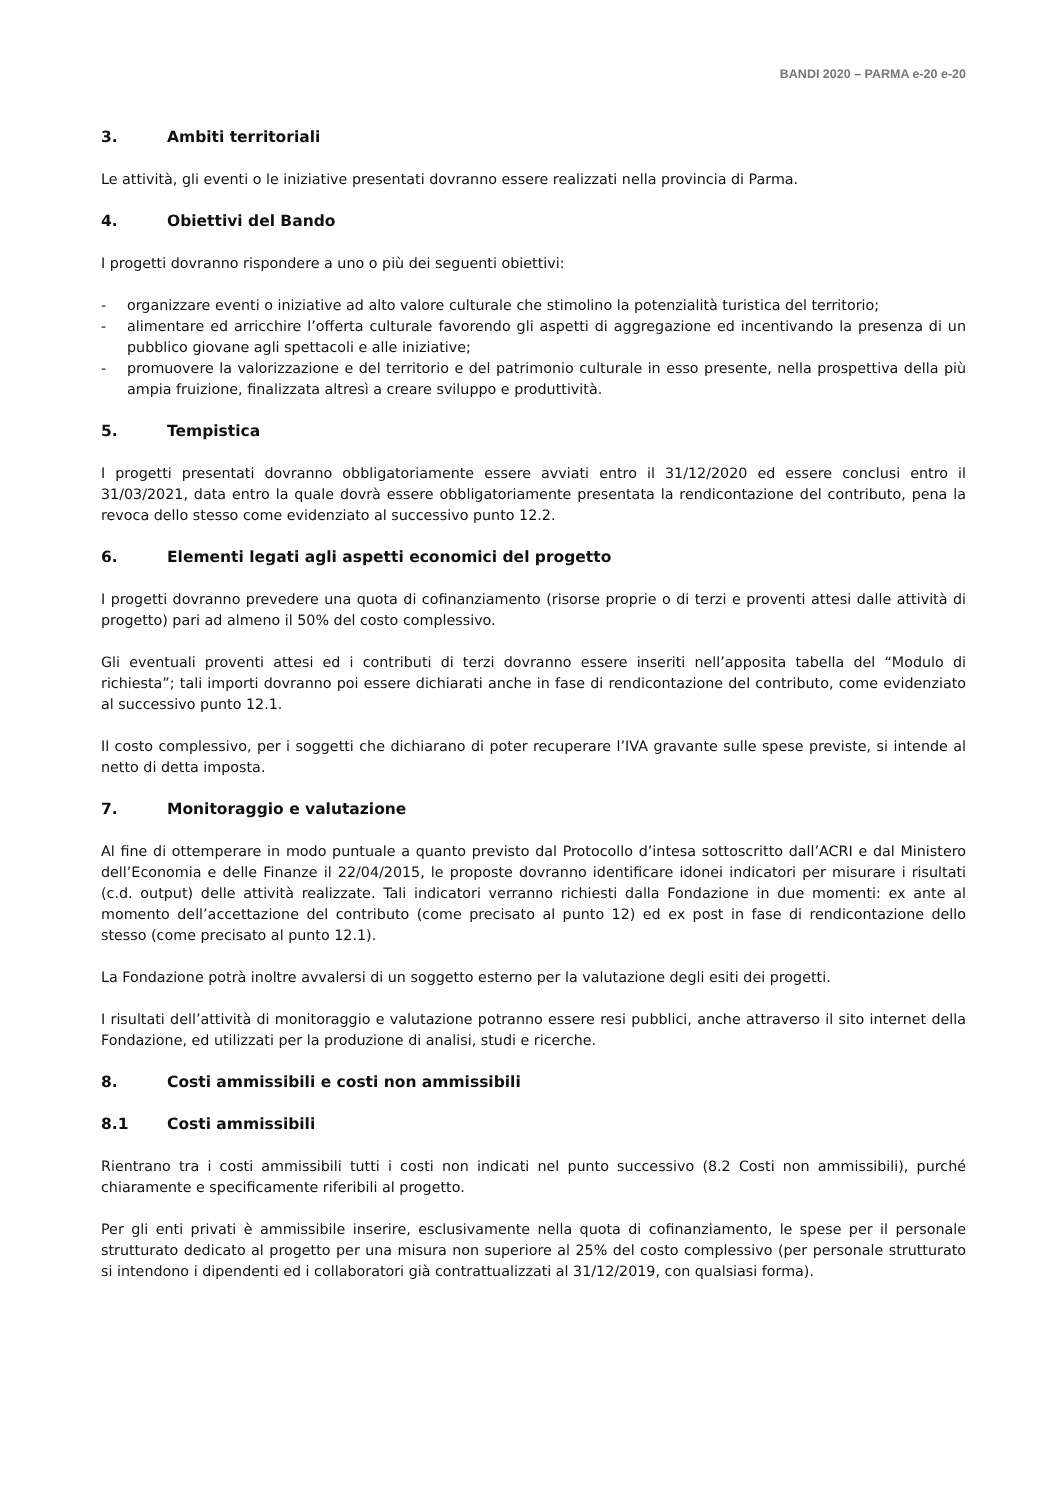BANDI 2020 – PARMA e-20 e-20
3. Ambiti territoriali
Le attività, gli eventi o le iniziative presentati dovranno essere realizzati nella provincia di Parma.
4. Obiettivi del Bando
I progetti dovranno rispondere a uno o più dei seguenti obiettivi:
- organizzare eventi o iniziative ad alto valore culturale che stimolino la potenzialità turistica del territorio;
- alimentare ed arricchire l’offerta culturale favorendo gli aspetti di aggregazione ed incentivando la presenza di un pubblico giovane agli spettacoli e alle iniziative;
- promuovere la valorizzazione e del territorio e del patrimonio culturale in esso presente, nella prospettiva della più ampia fruizione, finalizzata altresì a creare sviluppo e produttività.
5. Tempistica
I progetti presentati dovranno obbligatoriamente essere avviati entro il 31/12/2020 ed essere conclusi entro il 31/03/2021, data entro la quale dovrà essere obbligatoriamente presentata la rendicontazione del contributo, pena la revoca dello stesso come evidenziato al successivo punto 12.2.
6. Elementi legati agli aspetti economici del progetto
I progetti dovranno prevedere una quota di cofinanziamento (risorse proprie o di terzi e proventi attesi dalle attività di progetto) pari ad almeno il 50% del costo complessivo.
Gli eventuali proventi attesi ed i contributi di terzi dovranno essere inseriti nell’apposita tabella del “Modulo di richiesta”; tali importi dovranno poi essere dichiarati anche in fase di rendicontazione del contributo, come evidenziato al successivo punto 12.1.
Il costo complessivo, per i soggetti che dichiarano di poter recuperare l’IVA gravante sulle spese previste, si intende al netto di detta imposta.
7. Monitoraggio e valutazione
Al fine di ottemperare in modo puntuale a quanto previsto dal Protocollo d’intesa sottoscritto dall’ACRI e dal Ministero dell’Economia e delle Finanze il 22/04/2015, le proposte dovranno identificare idonei indicatori per misurare i risultati (c.d. output) delle attività realizzate. Tali indicatori verranno richiesti dalla Fondazione in due momenti: ex ante al momento dell’accettazione del contributo (come precisato al punto 12) ed ex post in fase di rendicontazione dello stesso (come precisato al punto 12.1).
La Fondazione potrà inoltre avvalersi di un soggetto esterno per la valutazione degli esiti dei progetti.
I risultati dell’attività di monitoraggio e valutazione potranno essere resi pubblici, anche attraverso il sito internet della Fondazione, ed utilizzati per la produzione di analisi, studi e ricerche.
8. Costi ammissibili e costi non ammissibili
8.1 Costi ammissibili
Rientrano tra i costi ammissibili tutti i costi non indicati nel punto successivo (8.2 Costi non ammissibili), purché chiaramente e specificamente riferibili al progetto.
Per gli enti privati è ammissibile inserire, esclusivamente nella quota di cofinanziamento, le spese per il personale strutturato dedicato al progetto per una misura non superiore al 25% del costo complessivo (per personale strutturato si intendono i dipendenti ed i collaboratori già contrattualizzati al 31/12/2019, con qualsiasi forma).